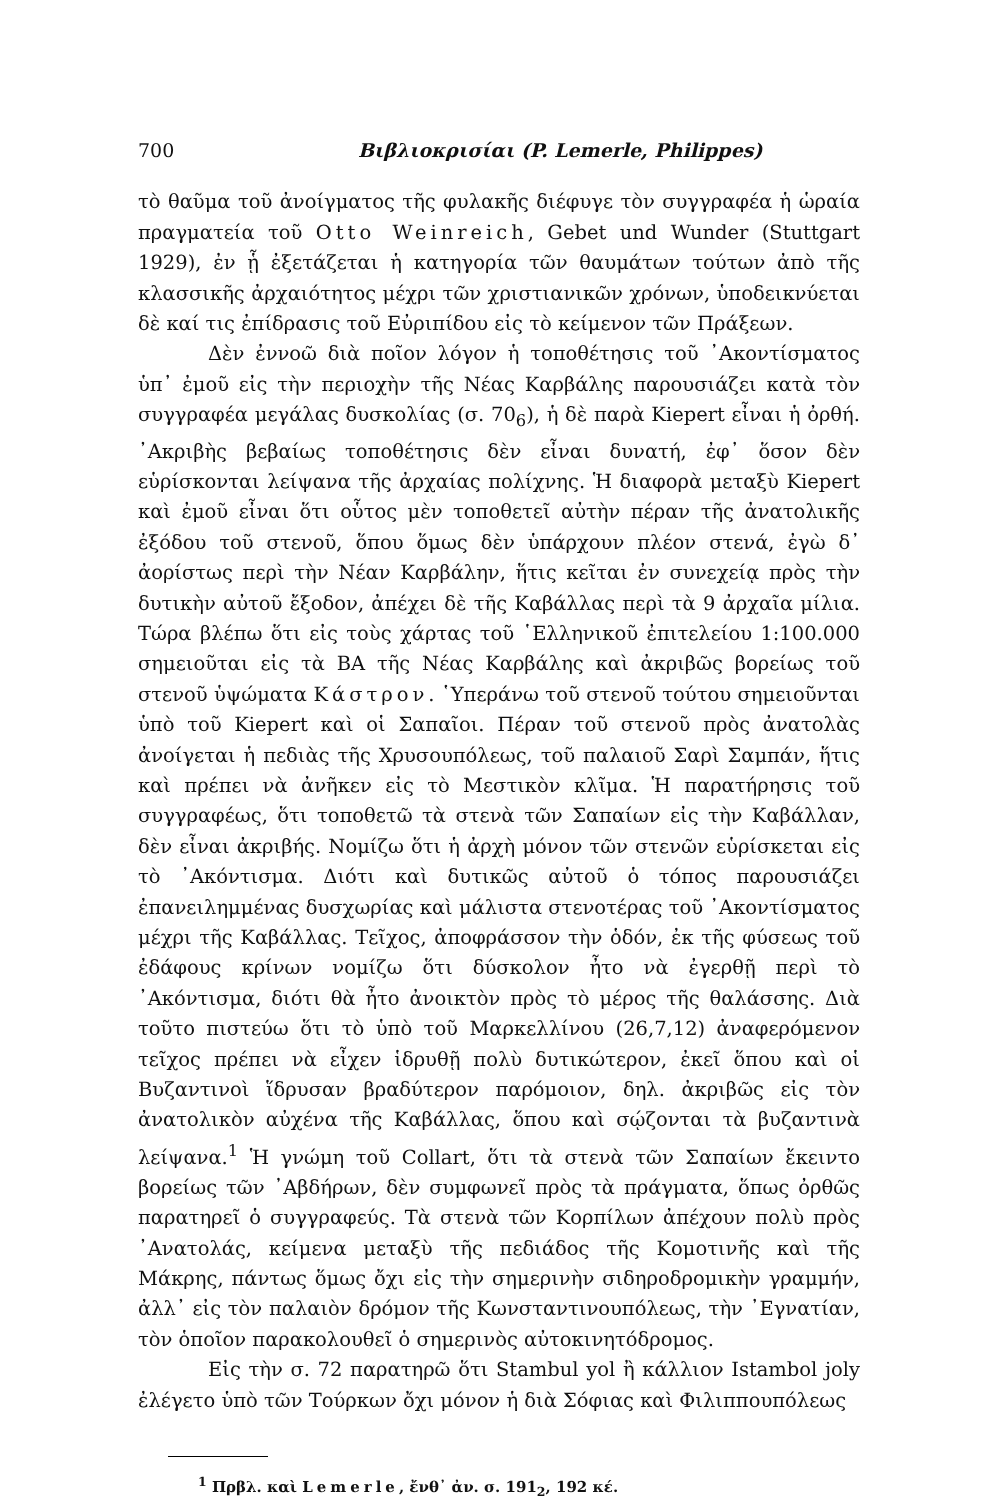700 Βιβλιοκρισίαι (P. Lemerle, Philippes)
τὸ θαῦμα τοῦ ἀνοίγματος τῆς φυλακῆς διέφυγε τὸν συγγραφέα ἡ ὡραία πραγματεία τοῦ Otto Weinreich, Gebet und Wunder (Stuttgart 1929), ἐν ᾗ ἐξετάζεται ἡ κατηγορία τῶν θαυμάτων τούτων ἀπὸ τῆς κλασσικῆς ἀρχαιότητος μέχρι τῶν χριστιανικῶν χρόνων, ὑποδεικνύεται δὲ καί τις ἐπίδρασις τοῦ Εὐριπίδου εἰς τὸ κείμενον τῶν Πράξεων.
Δὲν ἐννοῶ διὰ ποῖον λόγον ἡ τοποθέτησις τοῦ ᾿Ακοντίσματος ὑπ᾿ ἐμοῦ εἰς τὴν περιοχὴν τῆς Νέας Καρβάλης παρουσιάζει κατὰ τὸν συγγραφέα μεγάλας δυσκολίας (σ. 70<sub>6</sub>), ἡ δὲ παρὰ Kiepert εἶναι ἡ ὀρθή. ᾿Ακριβὴς βεβαίως τοποθέτησις δὲν εἶναι δυνατή, ἐφ᾿ ὅσον δὲν εὑρίσκονται λείψανα τῆς ἀρχαίας πολίχνης. Ἡ διαφορὰ μεταξὺ Kiepert καὶ ἐμοῦ εἶναι ὅτι οὗτος μὲν τοποθετεῖ αὐτὴν πέραν τῆς ἀνατολικῆς ἐξόδου τοῦ στενοῦ, ὅπου ὅμως δὲν ὑπάρχουν πλέον στενά, ἐγὼ δ᾿ ἀορίστως περὶ τὴν Νέαν Καρβάλην, ἥτις κεῖται ἐν συνεχείᾳ πρὸς τὴν δυτικὴν αὐτοῦ ἔξοδον, ἀπέχει δὲ τῆς Καβάλλας περὶ τὰ 9 ἀρχαῖα μίλια. Τώρα βλέπω ὅτι εἰς τοὺς χάρτας τοῦ ῾Ελληνικοῦ ἐπιτελείου 1:100.000 σημειοῦται εἰς τὰ ΒΑ τῆς Νέας Καρβάλης καὶ ἀκριβῶς βορείως τοῦ στενοῦ ὑψώματα Κάστρον. ῾Υπεράνω τοῦ στενοῦ τούτου σημειοῦνται ὑπὸ τοῦ Kiepert καὶ οἱ Σαπαῖοι. Πέραν τοῦ στενοῦ πρὸς ἀνατολὰς ἀνοίγεται ἡ πεδιὰς τῆς Χρυσουπόλεως, τοῦ παλαιοῦ Σαρὶ Σαμπάν, ἥτις καὶ πρέπει νὰ ἀνῆκεν εἰς τὸ Μεστικὸν κλῖμα. Ἡ παρατήρησις τοῦ συγγραφέως, ὅτι τοποθετῶ τὰ στενὰ τῶν Σαπαίων εἰς τὴν Καβάλλαν, δὲν εἶναι ἀκριβής. Νομίζω ὅτι ἡ ἀρχὴ μόνον τῶν στενῶν εὑρίσκεται εἰς τὸ ᾿Ακόντισμα. Διότι καὶ δυτικῶς αὐτοῦ ὁ τόπος παρουσιάζει ἐπανειλημμένας δυσχωρίας καὶ μάλιστα στενοτέρας τοῦ ᾿Ακοντίσματος μέχρι τῆς Καβάλλας. Τεῖχος, ἀποφράσσον τὴν ὁδόν, ἐκ τῆς φύσεως τοῦ ἐδάφους κρίνων νομίζω ὅτι δύσκολον ἦτο νὰ ἐγερθῇ περὶ τὸ ᾿Ακόντισμα, διότι θὰ ἦτο ἀνοικτὸν πρὸς τὸ μέρος τῆς θαλάσσης. Διὰ τοῦτο πιστεύω ὅτι τὸ ὑπὸ τοῦ Μαρκελλίνου (26,7,12) ἀναφερόμενον τεῖχος πρέπει νὰ εἶχεν ἱδρυθῇ πολὺ δυτικώτερον, ἐκεῖ ὅπου καὶ οἱ Βυζαντινοὶ ἵδρυσαν βραδύτερον παρόμοιον, δηλ. ἀκριβῶς εἰς τὸν ἀνατολικὸν αὐχένα τῆς Καβάλλας, ὅπου καὶ σῴζονται τὰ βυζαντινὰ λείψανα.<sup>1</sup> Ἡ γνώμη τοῦ Collart, ὅτι τὰ στενὰ τῶν Σαπαίων ἔκειντο βορείως τῶν ᾿Αβδήρων, δὲν συμφωνεῖ πρὸς τὰ πράγματα, ὅπως ὀρθῶς παρατηρεῖ ὁ συγγραφεύς. Τὰ στενὰ τῶν Κορπίλων ἀπέχουν πολὺ πρὸς ᾿Ανατολάς, κείμενα μεταξὺ τῆς πεδιάδος τῆς Κομοτινῆς καὶ τῆς Μάκρης, πάντως ὅμως ὄχι εἰς τὴν σημερινὴν σιδηροδρομικὴν γραμμήν, ἀλλ᾿ εἰς τὸν παλαιὸν δρόμον τῆς Κωνσταντινουπόλεως, τὴν ᾿Εγνατίαν, τὸν ὁποῖον παρακολουθεῖ ὁ σημερινὸς αὐτοκινητόδρομος.
Εἰς τὴν σ. 72 παρατηρῶ ὅτι Stambul yol ἢ κάλλιον Istambol joly ἐλέγετο ὑπὸ τῶν Τούρκων ὄχι μόνον ἡ διὰ Σόφιας καὶ Φιλιππουπόλεως
<sup>1</sup> Πρβλ. καὶ Lemerle, ἔνθ᾿ ἀν. σ. 191<sub>2</sub>, 192 κέ.